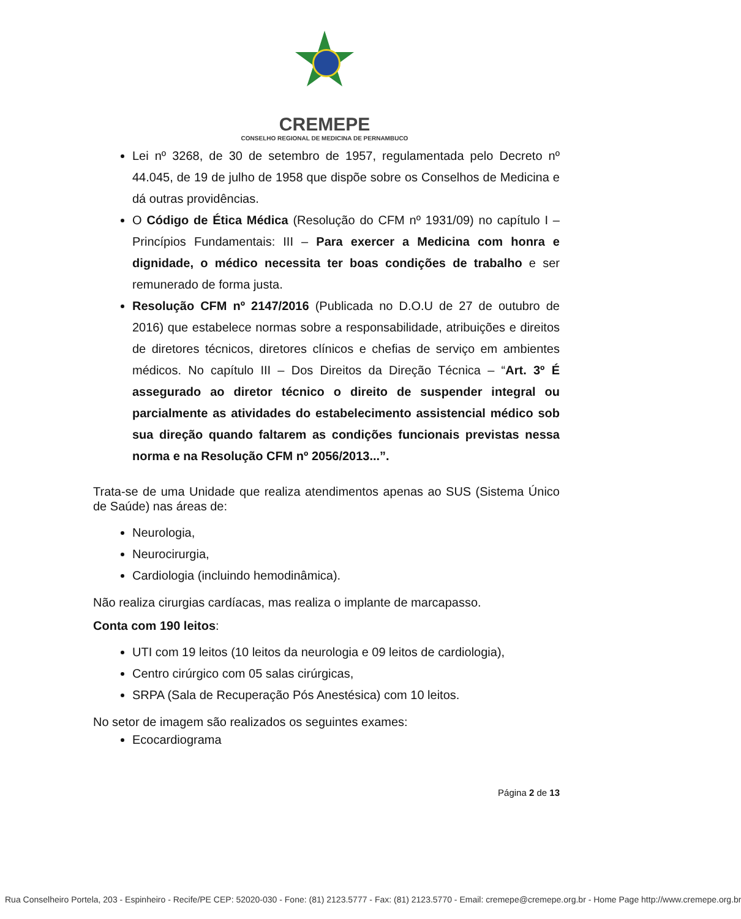CREMEPE
CONSELHO REGIONAL DE MEDICINA DE PERNAMBUCO
Lei nº 3268, de 30 de setembro de 1957, regulamentada pelo Decreto nº 44.045, de 19 de julho de 1958 que dispõe sobre os Conselhos de Medicina e dá outras providências.
O Código de Ética Médica (Resolução do CFM nº 1931/09) no capítulo I – Princípios Fundamentais: III – Para exercer a Medicina com honra e dignidade, o médico necessita ter boas condições de trabalho e ser remunerado de forma justa.
Resolução CFM nº 2147/2016 (Publicada no D.O.U de 27 de outubro de 2016) que estabelece normas sobre a responsabilidade, atribuições e direitos de diretores técnicos, diretores clínicos e chefias de serviço em ambientes médicos. No capítulo III – Dos Direitos da Direção Técnica – “Art. 3º É assegurado ao diretor técnico o direito de suspender integral ou parcialmente as atividades do estabelecimento assistencial médico sob sua direção quando faltarem as condições funcionais previstas nessa norma e na Resolução CFM nº 2056/2013...”.
Trata-se de uma Unidade que realiza atendimentos apenas ao SUS (Sistema Único de Saúde) nas áreas de:
Neurologia,
Neurocirurgia,
Cardiologia (incluindo hemodinâmica).
Não realiza cirurgias cardíacas, mas realiza o implante de marcapasso.
Conta com 190 leitos:
UTI com 19 leitos (10 leitos da neurologia e 09 leitos de cardiologia),
Centro cirúrgico com 05 salas cirúrgicas,
SRPA (Sala de Recuperação Pós Anestésica) com 10 leitos.
No setor de imagem são realizados os seguintes exames:
Ecocardiograma
Página 2 de 13
Rua Conselheiro Portela, 203 - Espinheiro - Recife/PE CEP: 52020-030 - Fone: (81) 2123.5777 - Fax: (81) 2123.5770 - Email: cremepe@cremepe.org.br - Home Page http://www.cremepe.org.br